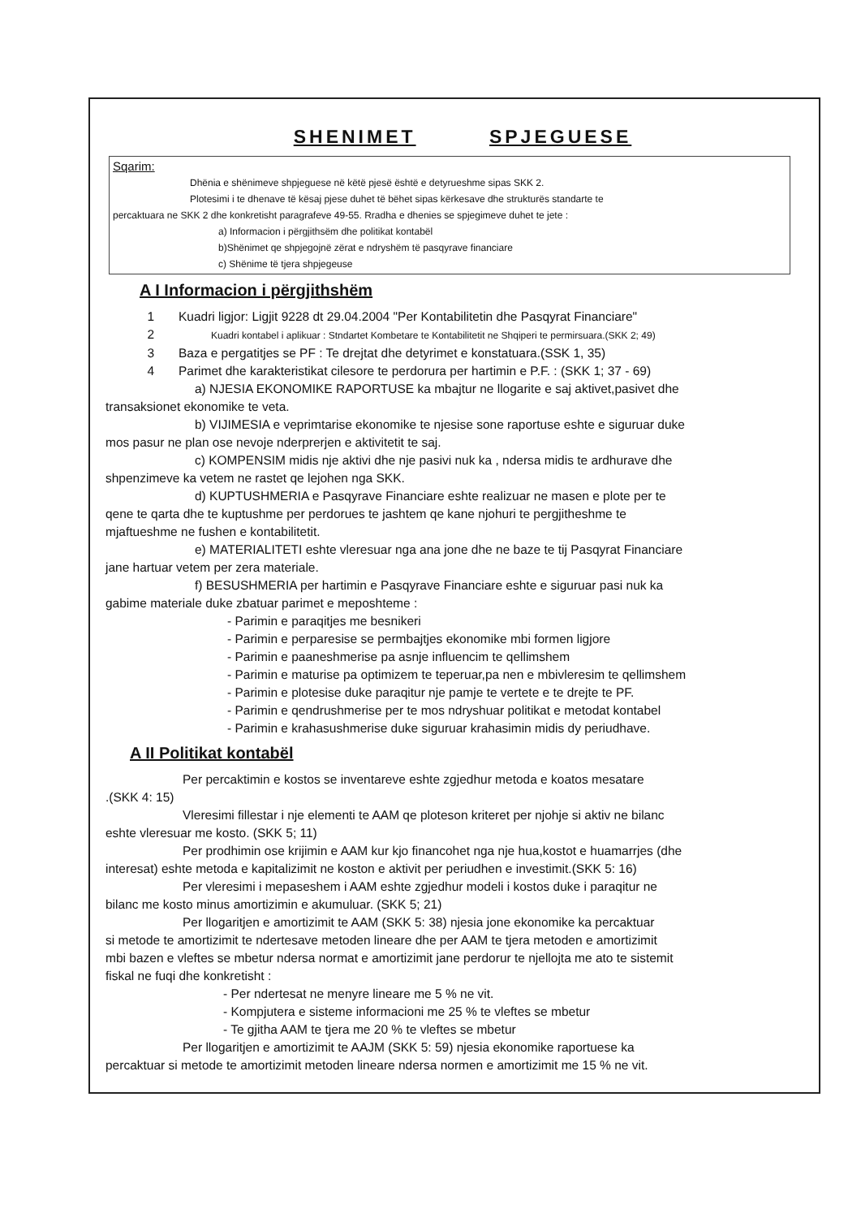SHENIMET SPJEGUESE
Sqarim:
Dhënia e shënimeve shpjeguese në këtë pjesë është e detyrueshme sipas SKK 2.
Plotesimi i te dhenave të kësaj pjese duhet të bëhet sipas kërkesave dhe strukturës standarte te
percaktuara ne SKK 2 dhe konkretisht paragrafeve 49-55. Rradha e dhenies se spjegimeve duhet te jete :
a) Informacion i përgjithsëm dhe politikat kontabël
b)Shënimet qe shpjegojnë zërat e ndryshëm të pasqyrave financiare
c) Shënime të tjera shpjegeuse
A I Informacion i përgjithshëm
1 Kuadri ligjor: Ligjit 9228 dt 29.04.2004 "Per Kontabilitetin dhe Pasqyrat Financiare"
2 Kuadri kontabel i aplikuar : Stndartet Kombetare te Kontabilitetit ne Shqiperi te permirsuara.(SKK 2; 49)
3 Baza e pergatitjes se PF : Te drejtat dhe detyrimet e konstatuara.(SSK 1, 35)
4 Parimet dhe karakteristikat cilesore te perdorura per hartimin e P.F. : (SKK 1; 37 - 69)
a) NJESIA EKONOMIKE RAPORTUSE ka mbajtur ne llogarite e saj aktivet,pasivet dhe
transaksionet ekonomike te veta.
b) VIJIMESIA e veprimtarise ekonomike te njesise sone raportuse eshte e siguruar duke
mos pasur ne plan ose nevoje nderprerjen e aktivitetit te saj.
c) KOMPENSIM midis nje aktivi dhe nje pasivi nuk ka , ndersa midis te ardhurave dhe
shpenzimeve ka vetem ne rastet qe lejohen nga SKK.
d) KUPTUSHMERIA e Pasqyrave Financiare eshte realizuar ne masen e plote per te
qene te qarta dhe te kuptushme per perdorues te jashtem qe kane njohuri te pergjitheshme te
mjaftueshme ne fushen e kontabilitetit.
e) MATERIALITETI eshte vleresuar nga ana jone dhe ne baze te tij Pasqyrat Financiare
jane hartuar vetem per zera materiale.
f) BESUSHMERIA per hartimin e Pasqyrave Financiare eshte e siguruar pasi nuk ka
gabime materiale duke zbatuar parimet e meposhteme :
- Parimin e paraqitjes me besnikeri
- Parimin e perparesise se permbajtjes ekonomike mbi formen ligjore
- Parimin e paaneshmerise pa asnje influencim te qellimshem
- Parimin e maturise pa optimizem te teperuar,pa nen e mbivleresim te qellimshem
- Parimin e plotesise duke paraqitur nje pamje te vertete e te drejte te PF.
- Parimin e qendrushmerise per te mos ndryshuar politikat e metodat kontabel
- Parimin e krahasushmerise duke siguruar krahasimin midis dy periudhave.
A II Politikat kontabël
Per percaktimin e kostos se inventareve eshte zgjedhur metoda e koatos mesatare
.(SKK 4: 15)
Vleresimi fillestar i nje elementi te AAM qe ploteson kriteret per njohje si aktiv ne bilanc
eshte vleresuar me kosto. (SKK 5; 11)
Per prodhimin ose krijimin e AAM kur kjo financohet nga nje hua,kostot e huamarrjes (dhe
interesat) eshte metoda e kapitalizimit ne koston e aktivit per periudhen e investimit.(SKK 5: 16)
Per vleresimi i mepaseshem i AAM eshte zgjedhur modeli i kostos duke i paraqitur ne
bilanc me kosto minus amortizimin e akumuluar. (SKK 5; 21)
Per llogaritjen e amortizimit te AAM (SKK 5: 38) njesia jone ekonomike ka percaktuar
si metode te amortizimit te ndertesave metoden lineare dhe per AAM te tjera metoden e amortizimit
mbi bazen e vleftes se mbetur ndersa normat e amortizimit jane perdorur te njellojta me ato te sistemit
fiskal ne fuqi dhe konkretisht :
- Per ndertesat ne menyre lineare me 5 % ne vit.
- Kompjutera e sisteme informacioni me 25 % te vleftes se mbetur
- Te gjitha AAM te tjera me 20 % te vleftes se mbetur
Per llogaritjen e amortizimit te AAJM (SKK 5: 59) njesia ekonomike raportuese ka
percaktuar si metode te amortizimit metoden lineare ndersa normen e amortizimit me 15 % ne vit.